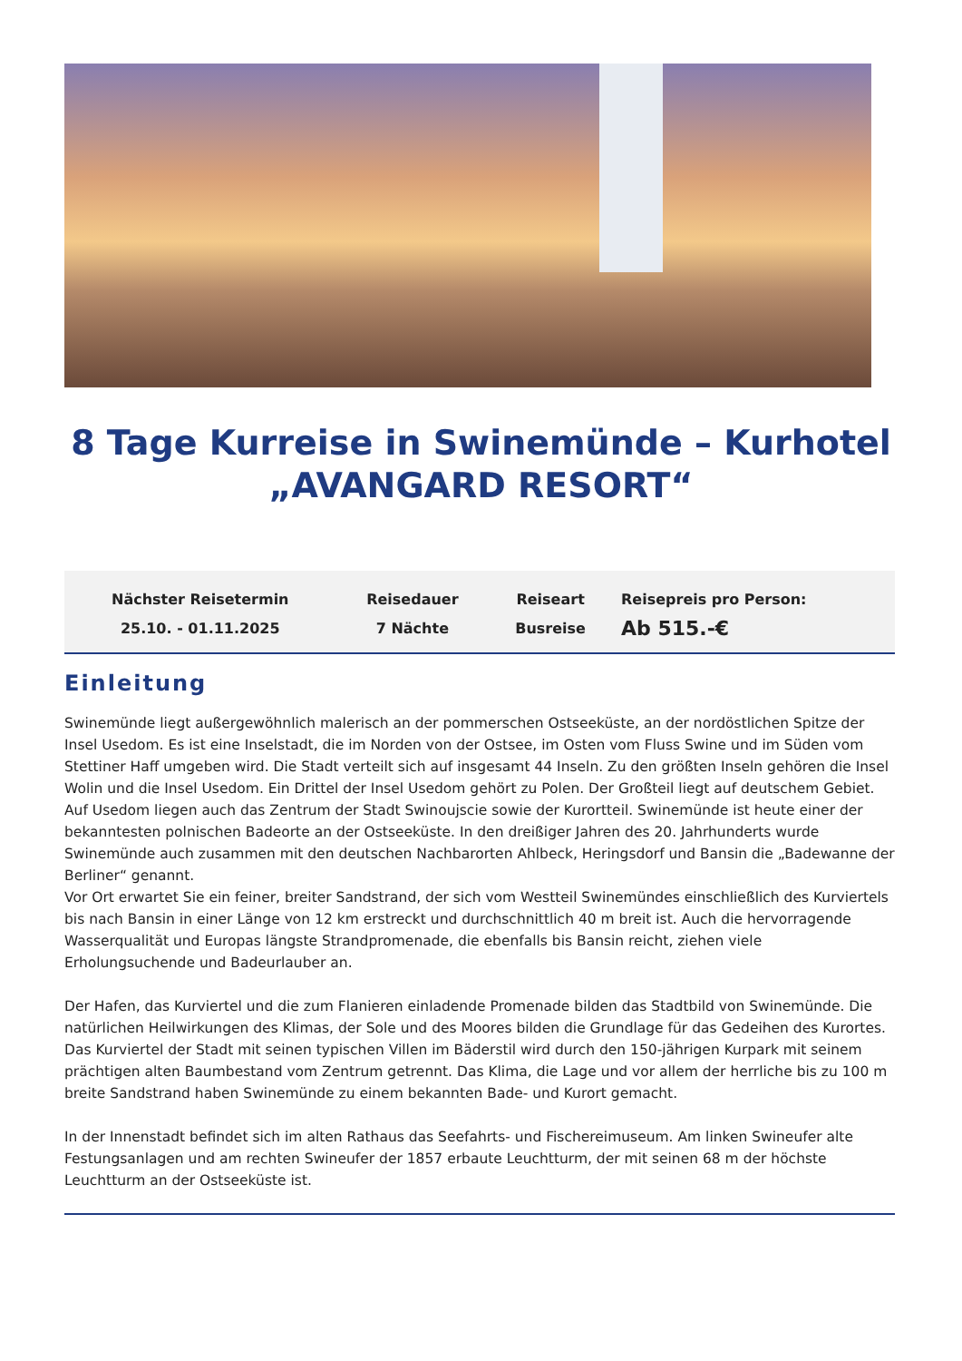8 Tage Kurreise in Swinemünde – Kurhotel „AVANGARD RESORT“
| Nächster Reisetermin | Reisedauer | Reiseart | Reisepreis pro Person: |
| --- | --- | --- | --- |
| 25.10. - 01.11.2025 | 7 Nächte | Busreise | Ab 515.-€ |
Einleitung
Swinemünde liegt außergewöhnlich malerisch an der pommerschen Ostseeküste, an der nordöstlichen Spitze der Insel Usedom. Es ist eine Inselstadt, die im Norden von der Ostsee, im Osten vom Fluss Swine und im Süden vom Stettiner Haff umgeben wird. Die Stadt verteilt sich auf insgesamt 44 Inseln. Zu den größten Inseln gehören die Insel Wolin und die Insel Usedom. Ein Drittel der Insel Usedom gehört zu Polen. Der Großteil liegt auf deutschem Gebiet. Auf Usedom liegen auch das Zentrum der Stadt Swinoujscie sowie der Kurortteil. Swinemünde ist heute einer der bekanntesten polnischen Badeorte an der Ostseeküste. In den dreißiger Jahren des 20. Jahrhunderts wurde Swinemünde auch zusammen mit den deutschen Nachbarorten Ahlbeck, Heringsdorf und Bansin die „Badewanne der Berliner“ genannt.
Vor Ort erwartet Sie ein feiner, breiter Sandstrand, der sich vom Westteil Swinemündes einschließlich des Kurviertels bis nach Bansin in einer Länge von 12 km erstreckt und durchschnittlich 40 m breit ist. Auch die hervorragende Wasserqualität und Europas längste Strandpromenade, die ebenfalls bis Bansin reicht, ziehen viele Erholungsuchende und Badeurlauber an.
Der Hafen, das Kurviertel und die zum Flanieren einladende Promenade bilden das Stadtbild von Swinemünde. Die natürlichen Heilwirkungen des Klimas, der Sole und des Moores bilden die Grundlage für das Gedeihen des Kurortes. Das Kurviertel der Stadt mit seinen typischen Villen im Bäderstil wird durch den 150-jährigen Kurpark mit seinem prächtigen alten Baumbestand vom Zentrum getrennt. Das Klima, die Lage und vor allem der herrliche bis zu 100 m breite Sandstrand haben Swinemünde zu einem bekannten Bade- und Kurort gemacht.
In der Innenstadt befindet sich im alten Rathaus das Seefahrts- und Fischereimuseum. Am linken Swineufer alte Festungsanlagen und am rechten Swineufer der 1857 erbaute Leuchtturm, der mit seinen 68 m der höchste Leuchtturm an der Ostseeküste ist.